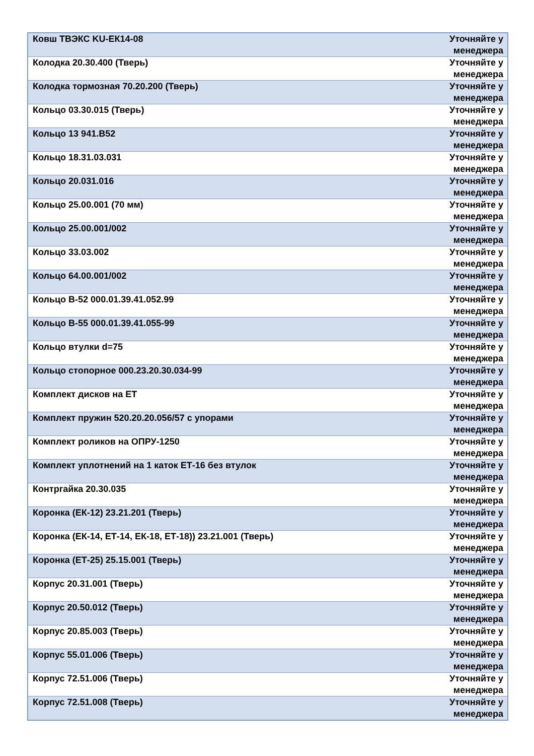| Ковш ТВЭКС KU-ЕК14-08 | Уточняйте у менеджера |
| Колодка 20.30.400 (Тверь) | Уточняйте у менеджера |
| Колодка тормозная 70.20.200 (Тверь) | Уточняйте у менеджера |
| Кольцо 03.30.015 (Тверь) | Уточняйте у менеджера |
| Кольцо 13 941.В52 | Уточняйте у менеджера |
| Кольцо 18.31.03.031 | Уточняйте у менеджера |
| Кольцо 20.031.016 | Уточняйте у менеджера |
| Кольцо 25.00.001 (70 мм) | Уточняйте у менеджера |
| Кольцо 25.00.001/002 | Уточняйте у менеджера |
| Кольцо 33.03.002 | Уточняйте у менеджера |
| Кольцо 64.00.001/002 | Уточняйте у менеджера |
| Кольцо В-52 000.01.39.41.052.99 | Уточняйте у менеджера |
| Кольцо В-55 000.01.39.41.055-99 | Уточняйте у менеджера |
| Кольцо втулки d=75 | Уточняйте у менеджера |
| Кольцо стопорное 000.23.20.30.034-99 | Уточняйте у менеджера |
| Комплект дисков на ЕТ | Уточняйте у менеджера |
| Комплект пружин 520.20.20.056/57 с упорами | Уточняйте у менеджера |
| Комплект роликов на ОПРУ-1250 | Уточняйте у менеджера |
| Комплект уплотнений на 1 каток ЕТ-16 без втулок | Уточняйте у менеджера |
| Контргайка 20.30.035 | Уточняйте у менеджера |
| Коронка (ЕК-12) 23.21.201 (Тверь) | Уточняйте у менеджера |
| Коронка (ЕК-14, ЕТ-14, ЕК-18, ЕТ-18)) 23.21.001 (Тверь) | Уточняйте у менеджера |
| Коронка (ЕТ-25) 25.15.001 (Тверь) | Уточняйте у менеджера |
| Корпус 20.31.001 (Тверь) | Уточняйте у менеджера |
| Корпус 20.50.012 (Тверь) | Уточняйте у менеджера |
| Корпус 20.85.003 (Тверь) | Уточняйте у менеджера |
| Корпус 55.01.006 (Тверь) | Уточняйте у менеджера |
| Корпус 72.51.006 (Тверь) | Уточняйте у менеджера |
| Корпус 72.51.008 (Тверь) | Уточняйте у менеджера |